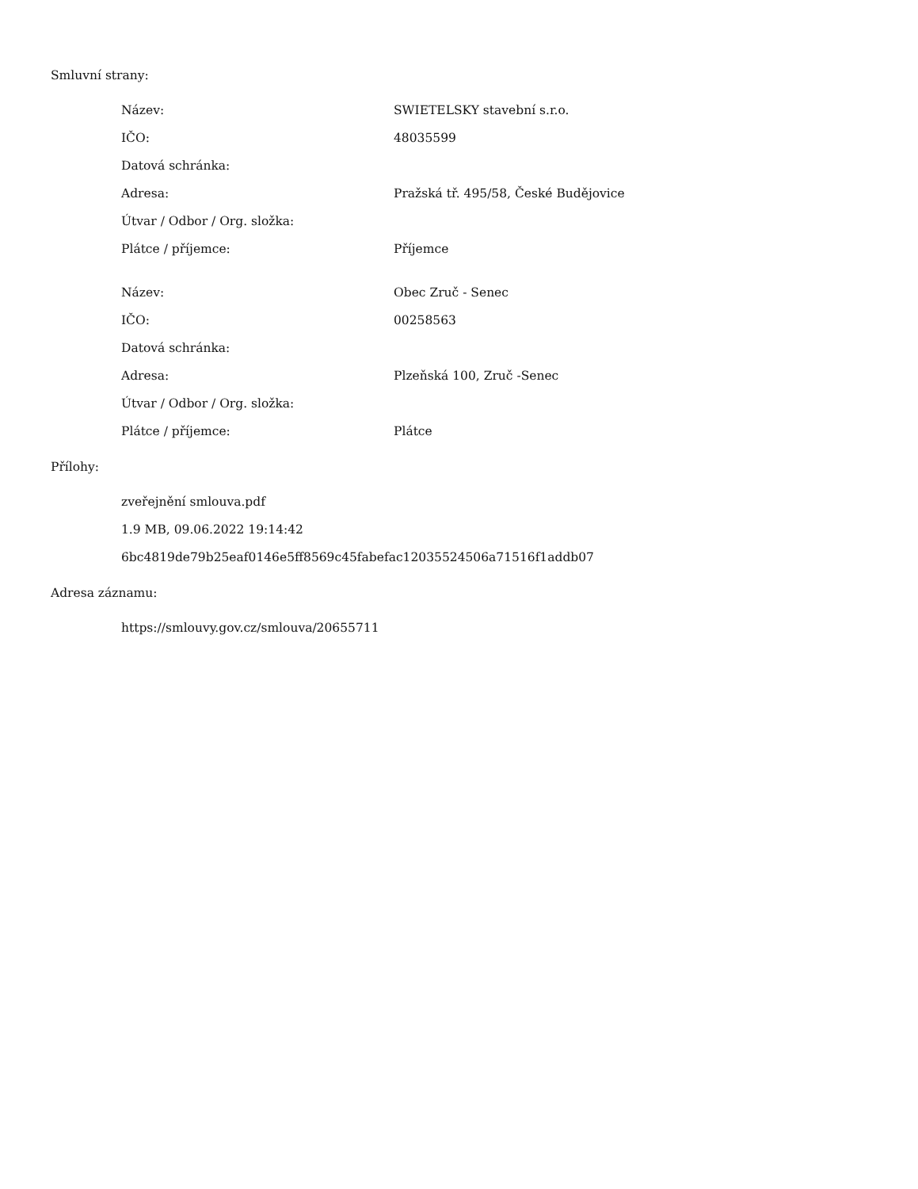Smluvní strany:
| Název: | SWIETELSKY stavební s.r.o. |
| IČO: | 48035599 |
| Datová schránka: | |
| Adresa: | Pražská tř. 495/58, České Budějovice |
| Útvar / Odbor / Org. složka: | |
| Plátce / příjemce: | Příjemce |
| Název: | Obec Zruč - Senec |
| IČO: | 00258563 |
| Datová schránka: | |
| Adresa: | Plzeňská 100, Zruč -Senec |
| Útvar / Odbor / Org. složka: | |
| Plátce / příjemce: | Plátce |
Přílohy:
zveřejnění smlouva.pdf
1.9 MB, 09.06.2022 19:14:42
6bc4819de79b25eaf0146e5ff8569c45fabefac12035524506a71516f1addb07
Adresa záznamu:
https://smlouvy.gov.cz/smlouva/20655711